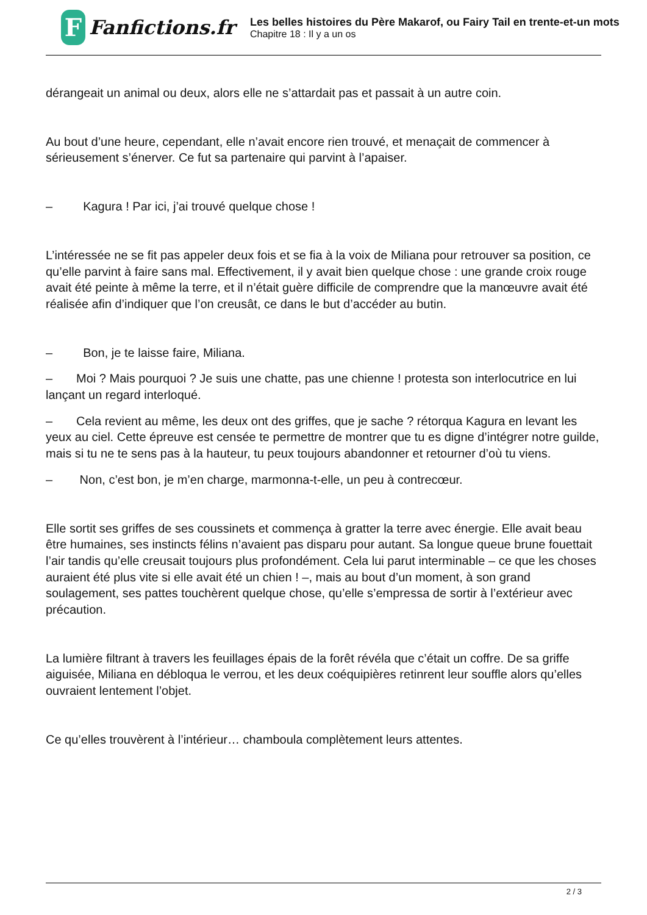F
Fanfictions.fr
Les belles histoires du Père Makarof, ou Fairy Tail en trente-et-un mots
Chapitre 18 : Il y a un os
dérangeait un animal ou deux, alors elle ne s’attardait pas et passait à un autre coin.
Au bout d’une heure, cependant, elle n’avait encore rien trouvé, et menaçait de commencer à sérieusement s’énerver. Ce fut sa partenaire qui parvint à l’apaiser.
– Kagura ! Par ici, j’ai trouvé quelque chose !
L’intéressée ne se fit pas appeler deux fois et se fia à la voix de Miliana pour retrouver sa position, ce qu’elle parvint à faire sans mal. Effectivement, il y avait bien quelque chose : une grande croix rouge avait été peinte à même la terre, et il n’était guère difficile de comprendre que la manœuvre avait été réalisée afin d’indiquer que l’on creusât, ce dans le but d’accéder au butin.
– Bon, je te laisse faire, Miliana.
– Moi ? Mais pourquoi ? Je suis une chatte, pas une chienne ! protesta son interlocutrice en lui lançant un regard interloqué.
– Cela revient au même, les deux ont des griffes, que je sache ? rétorqua Kagura en levant les yeux au ciel. Cette épreuve est censée te permettre de montrer que tu es digne d’intégrer notre guilde, mais si tu ne te sens pas à la hauteur, tu peux toujours abandonner et retourner d’où tu viens.
– Non, c’est bon, je m’en charge, marmonna-t-elle, un peu à contrecœur.
Elle sortit ses griffes de ses coussinets et commença à gratter la terre avec énergie. Elle avait beau être humaines, ses instincts félins n’avaient pas disparu pour autant. Sa longue queue brune fouettait l’air tandis qu’elle creusait toujours plus profondément. Cela lui parut interminable – ce que les choses auraient été plus vite si elle avait été un chien ! –, mais au bout d’un moment, à son grand soulagement, ses pattes touchèrent quelque chose, qu’elle s’empressa de sortir à l’extérieur avec précaution.
La lumière filtrant à travers les feuillages épais de la forêt révéla que c’était un coffre. De sa griffe aiguisée, Miliana en débloqua le verrou, et les deux coéquipières retinrent leur souffle alors qu’elles ouvraient lentement l’objet.
Ce qu’elles trouvèrent à l’intérieur… chamboula complètement leurs attentes.
2 / 3